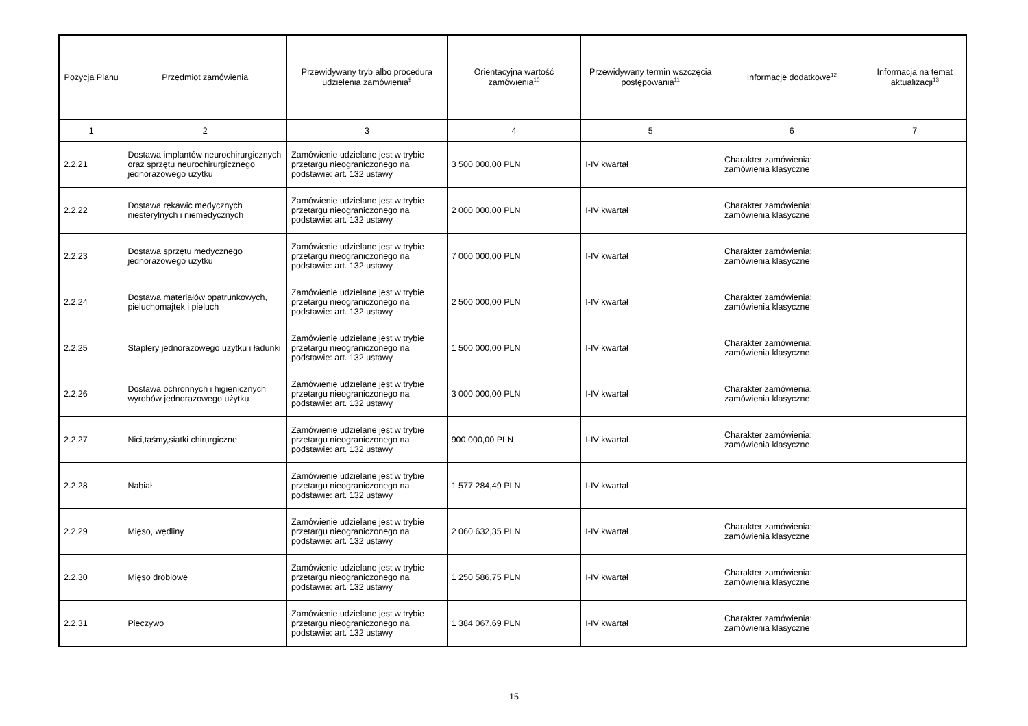| Pozycja Planu | Przedmiot zamówienia | Przewidywany tryb albo procedura udzielenia zamówienia<sup>9</sup> | Orientacyjna wartość zamówienia<sup>10</sup> | Przewidywany termin wszczęcia postępowania<sup>11</sup> | Informacje dodatkowe<sup>12</sup> | Informacja na temat aktualizacji<sup>13</sup> |
| --- | --- | --- | --- | --- | --- | --- |
| 1 | 2 | 3 | 4 | 5 | 6 | 7 |
| 2.2.21 | Dostawa implantów neurochirurgicznych oraz sprzętu neurochirurgicznego jednorazowego użytku | Zamówienie udzielane jest w trybie przetargu nieograniczonego na podstawie: art. 132 ustawy | 3 500 000,00 PLN | I-IV kwartał | Charakter zamówienia: zamówienia klasyczne | |
| 2.2.22 | Dostawa rękawic medycznych niesterylnych i niemedycznych | Zamówienie udzielane jest w trybie przetargu nieograniczonego na podstawie: art. 132 ustawy | 2 000 000,00 PLN | I-IV kwartał | Charakter zamówienia: zamówienia klasyczne | |
| 2.2.23 | Dostawa sprzętu medycznego jednorazowego użytku | Zamówienie udzielane jest w trybie przetargu nieograniczonego na podstawie: art. 132 ustawy | 7 000 000,00 PLN | I-IV kwartał | Charakter zamówienia: zamówienia klasyczne | |
| 2.2.24 | Dostawa materiałów opatrunkowych, pieluchomajtek i pieluch | Zamówienie udzielane jest w trybie przetargu nieograniczonego na podstawie: art. 132 ustawy | 2 500 000,00 PLN | I-IV kwartał | Charakter zamówienia: zamówienia klasyczne | |
| 2.2.25 | Staplery jednorazowego użytku i ładunki | Zamówienie udzielane jest w trybie przetargu nieograniczonego na podstawie: art. 132 ustawy | 1 500 000,00 PLN | I-IV kwartał | Charakter zamówienia: zamówienia klasyczne | |
| 2.2.26 | Dostawa ochronnych i higienicznych wyrobów jednorazowego użytku | Zamówienie udzielane jest w trybie przetargu nieograniczonego na podstawie: art. 132 ustawy | 3 000 000,00 PLN | I-IV kwartał | Charakter zamówienia: zamówienia klasyczne | |
| 2.2.27 | Nici,taśmy,siatki chirurgiczne | Zamówienie udzielane jest w trybie przetargu nieograniczonego na podstawie: art. 132 ustawy | 900 000,00 PLN | I-IV kwartał | Charakter zamówienia: zamówienia klasyczne | |
| 2.2.28 | Nabiał | Zamówienie udzielane jest w trybie przetargu nieograniczonego na podstawie: art. 132 ustawy | 1 577 284,49 PLN | I-IV kwartał | | |
| 2.2.29 | Mięso, wędliny | Zamówienie udzielane jest w trybie przetargu nieograniczonego na podstawie: art. 132 ustawy | 2 060 632,35 PLN | I-IV kwartał | Charakter zamówienia: zamówienia klasyczne | |
| 2.2.30 | Mięso drobiowe | Zamówienie udzielane jest w trybie przetargu nieograniczonego na podstawie: art. 132 ustawy | 1 250 586,75 PLN | I-IV kwartał | Charakter zamówienia: zamówienia klasyczne | |
| 2.2.31 | Pieczywo | Zamówienie udzielane jest w trybie przetargu nieograniczonego na podstawie: art. 132 ustawy | 1 384 067,69 PLN | I-IV kwartał | Charakter zamówienia: zamówienia klasyczne | |
15